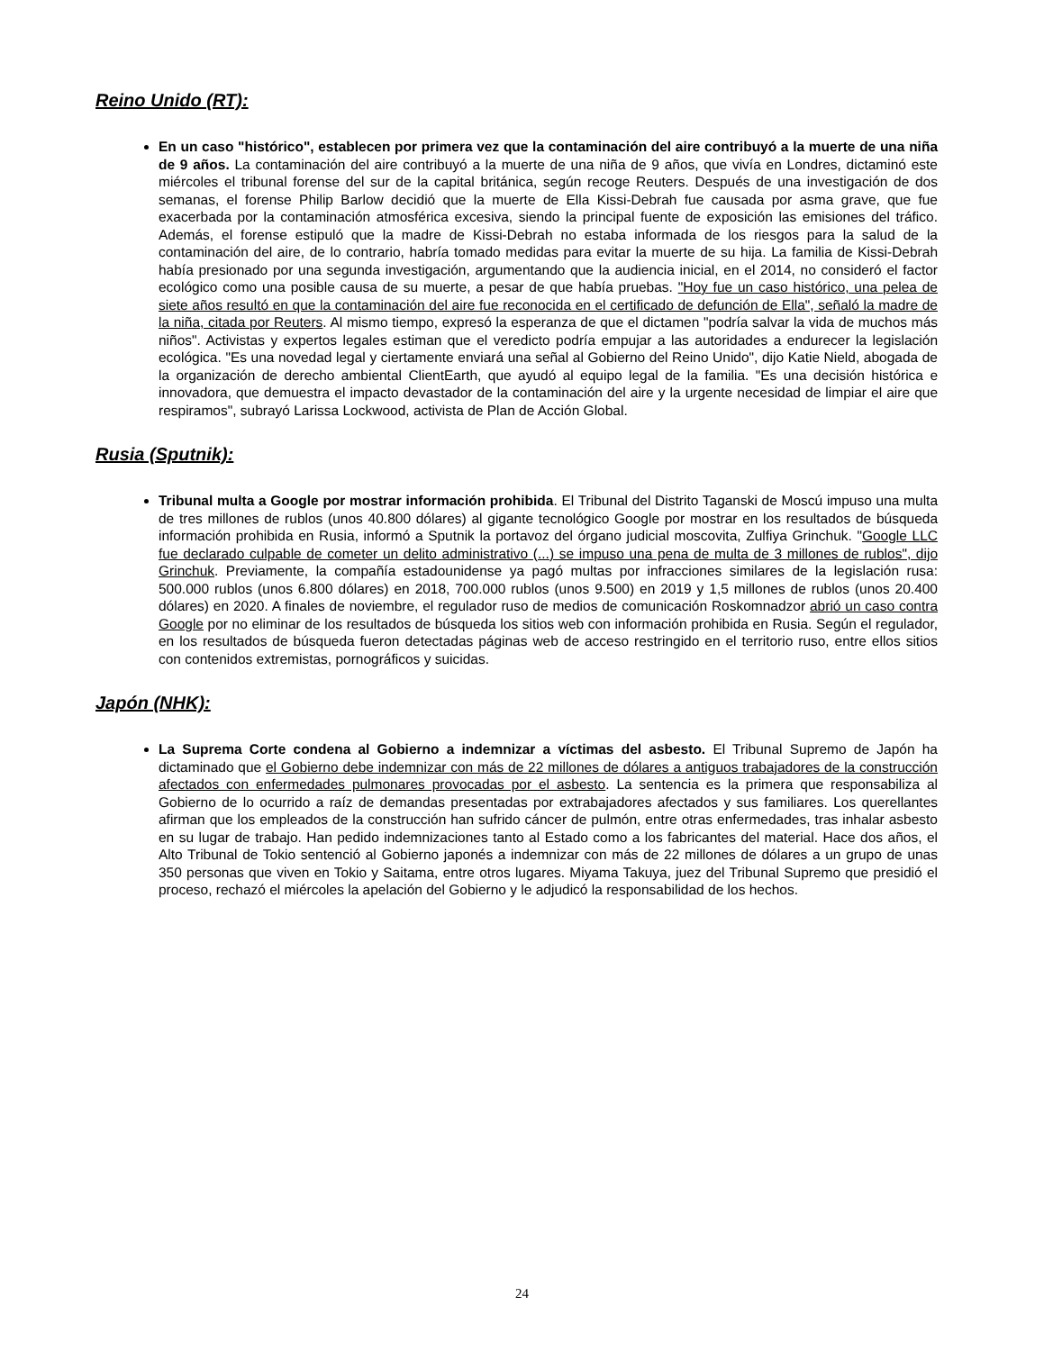Reino Unido (RT):
En un caso "histórico", establecen por primera vez que la contaminación del aire contribuyó a la muerte de una niña de 9 años. La contaminación del aire contribuyó a la muerte de una niña de 9 años, que vivía en Londres, dictaminó este miércoles el tribunal forense del sur de la capital británica, según recoge Reuters. Después de una investigación de dos semanas, el forense Philip Barlow decidió que la muerte de Ella Kissi-Debrah fue causada por asma grave, que fue exacerbada por la contaminación atmosférica excesiva, siendo la principal fuente de exposición las emisiones del tráfico. Además, el forense estipuló que la madre de Kissi-Debrah no estaba informada de los riesgos para la salud de la contaminación del aire, de lo contrario, habría tomado medidas para evitar la muerte de su hija. La familia de Kissi-Debrah había presionado por una segunda investigación, argumentando que la audiencia inicial, en el 2014, no consideró el factor ecológico como una posible causa de su muerte, a pesar de que había pruebas. "Hoy fue un caso histórico, una pelea de siete años resultó en que la contaminación del aire fue reconocida en el certificado de defunción de Ella", señaló la madre de la niña, citada por Reuters. Al mismo tiempo, expresó la esperanza de que el dictamen "podría salvar la vida de muchos más niños". Activistas y expertos legales estiman que el veredicto podría empujar a las autoridades a endurecer la legislación ecológica. "Es una novedad legal y ciertamente enviará una señal al Gobierno del Reino Unido", dijo Katie Nield, abogada de la organización de derecho ambiental ClientEarth, que ayudó al equipo legal de la familia. "Es una decisión histórica e innovadora, que demuestra el impacto devastador de la contaminación del aire y la urgente necesidad de limpiar el aire que respiramos", subrayó Larissa Lockwood, activista de Plan de Acción Global.
Rusia (Sputnik):
Tribunal multa a Google por mostrar información prohibida. El Tribunal del Distrito Taganski de Moscú impuso una multa de tres millones de rublos (unos 40.800 dólares) al gigante tecnológico Google por mostrar en los resultados de búsqueda información prohibida en Rusia, informó a Sputnik la portavoz del órgano judicial moscovita, Zulfiya Grinchuk. "Google LLC fue declarado culpable de cometer un delito administrativo (...) se impuso una pena de multa de 3 millones de rublos", dijo Grinchuk. Previamente, la compañía estadounidense ya pagó multas por infracciones similares de la legislación rusa: 500.000 rublos (unos 6.800 dólares) en 2018, 700.000 rublos (unos 9.500) en 2019 y 1,5 millones de rublos (unos 20.400 dólares) en 2020. A finales de noviembre, el regulador ruso de medios de comunicación Roskomnadzor abrió un caso contra Google por no eliminar de los resultados de búsqueda los sitios web con información prohibida en Rusia. Según el regulador, en los resultados de búsqueda fueron detectadas páginas web de acceso restringido en el territorio ruso, entre ellos sitios con contenidos extremistas, pornográficos y suicidas.
Japón (NHK):
La Suprema Corte condena al Gobierno a indemnizar a víctimas del asbesto. El Tribunal Supremo de Japón ha dictaminado que el Gobierno debe indemnizar con más de 22 millones de dólares a antiguos trabajadores de la construcción afectados con enfermedades pulmonares provocadas por el asbesto. La sentencia es la primera que responsabiliza al Gobierno de lo ocurrido a raíz de demandas presentadas por extrabajadores afectados y sus familiares. Los querellantes afirman que los empleados de la construcción han sufrido cáncer de pulmón, entre otras enfermedades, tras inhalar asbesto en su lugar de trabajo. Han pedido indemnizaciones tanto al Estado como a los fabricantes del material. Hace dos años, el Alto Tribunal de Tokio sentenció al Gobierno japonés a indemnizar con más de 22 millones de dólares a un grupo de unas 350 personas que viven en Tokio y Saitama, entre otros lugares. Miyama Takuya, juez del Tribunal Supremo que presidió el proceso, rechazó el miércoles la apelación del Gobierno y le adjudicó la responsabilidad de los hechos.
24